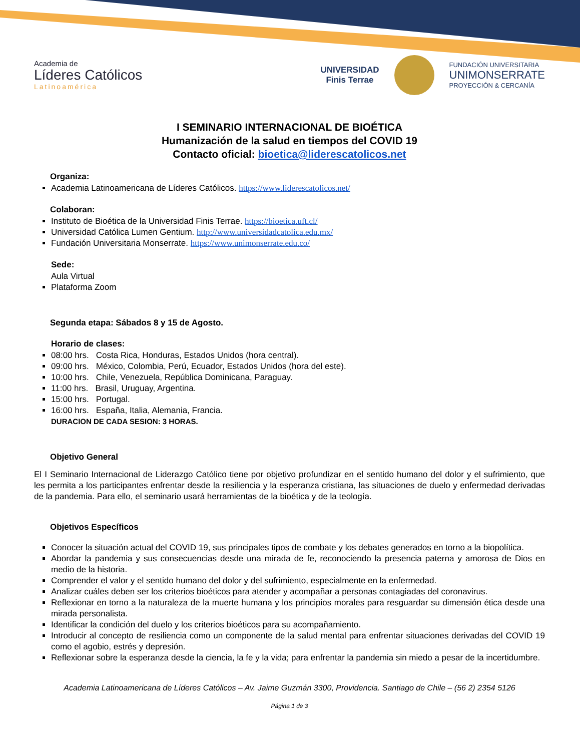Academia de
Líderes Católicos
Latinoamérica
UNIVERSIDAD
Finis Terrae
FUNDACIÓN UNIVERSITARIA
UNIMONSERRATE
PROYECCIÓN & CERCANÍA
I SEMINARIO INTERNACIONAL DE BIOÉTICA
Humanización de la salud en tiempos del COVID 19
Contacto oficial: bioetica@liderescatolicos.net
Organiza:
Academia Latinoamericana de Líderes Católicos. https://www.liderescatolicos.net/
Colaboran:
Instituto de Bioética de la Universidad Finis Terrae. https://bioetica.uft.cl/
Universidad Católica Lumen Gentium. http://www.universidadcatolica.edu.mx/
Fundación Universitaria Monserrate. https://www.unimonserrate.edu.co/
Sede:
Aula Virtual
Plataforma Zoom
Segunda etapa: Sábados 8 y 15 de Agosto.
Horario de clases:
08:00 hrs. Costa Rica, Honduras, Estados Unidos (hora central).
09:00 hrs. México, Colombia, Perú, Ecuador, Estados Unidos (hora del este).
10:00 hrs. Chile, Venezuela, República Dominicana, Paraguay.
11:00 hrs. Brasil, Uruguay, Argentina.
15:00 hrs. Portugal.
16:00 hrs. España, Italia, Alemania, Francia.
DURACION DE CADA SESION: 3 HORAS.
Objetivo General
El I Seminario Internacional de Liderazgo Católico tiene por objetivo profundizar en el sentido humano del dolor y el sufrimiento, que les permita a los participantes enfrentar desde la resiliencia y la esperanza cristiana, las situaciones de duelo y enfermedad derivadas de la pandemia. Para ello, el seminario usará herramientas de la bioética y de la teología.
Objetivos Específicos
Conocer la situación actual del COVID 19, sus principales tipos de combate y los debates generados en torno a la biopolítica.
Abordar la pandemia y sus consecuencias desde una mirada de fe, reconociendo la presencia paterna y amorosa de Dios en medio de la historia.
Comprender el valor y el sentido humano del dolor y del sufrimiento, especialmente en la enfermedad.
Analizar cuáles deben ser los criterios bioéticos para atender y acompañar a personas contagiadas del coronavirus.
Reflexionar en torno a la naturaleza de la muerte humana y los principios morales para resguardar su dimensión ética desde una mirada personalista.
Identificar la condición del duelo y los criterios bioéticos para su acompañamiento.
Introducir al concepto de resiliencia como un componente de la salud mental para enfrentar situaciones derivadas del COVID 19 como el agobio, estrés y depresión.
Reflexionar sobre la esperanza desde la ciencia, la fe y la vida; para enfrentar la pandemia sin miedo a pesar de la incertidumbre.
Academia Latinoamericana de Líderes Católicos – Av. Jaime Guzmán 3300, Providencia. Santiago de Chile – (56 2) 2354 5126
Página 1 de 3